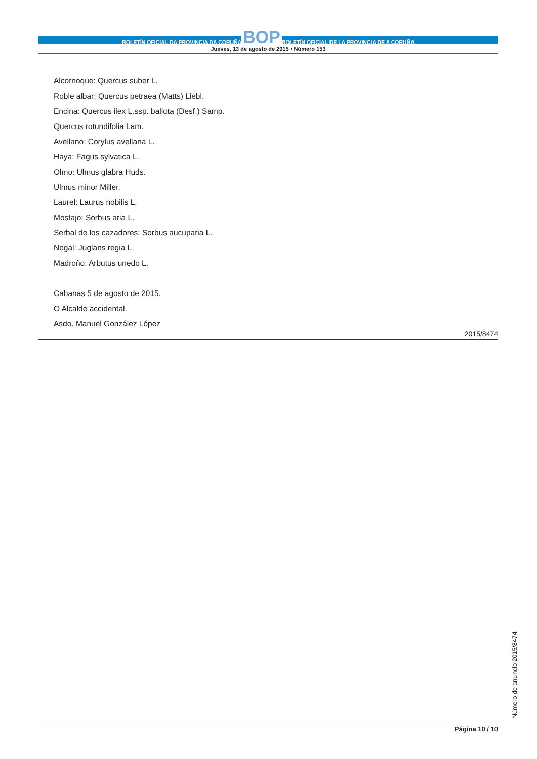BOLETÍN OFICIAL DA PROVINCIA DA CORUÑA BOP BOLETÍN OFICIAL DE LA PROVINCIA DE A CORUÑA
Jueves, 13 de agosto de 2015 • Número 153
Alcornoque: Quercus suber L.
Roble albar: Quercus petraea (Matts) Liebl.
Encina: Quercus ilex L.ssp. ballota (Desf.) Samp.
Quercus rotundifolia Lam.
Avellano: Corylus avellana L.
Haya: Fagus sylvatica L.
Olmo: Ulmus glabra Huds.
Ulmus minor Miller.
Laurel: Laurus nobilis L.
Mostajo: Sorbus aria L.
Serbal de los cazadores: Sorbus aucuparia L.
Nogal: Juglans regia L.
Madroño: Arbutus unedo L.
Cabanas 5 de agosto de 2015.
O Alcalde accidental.
Asdo. Manuel González López
2015/8474
Número de anuncio 2015/8474
Página 10 / 10